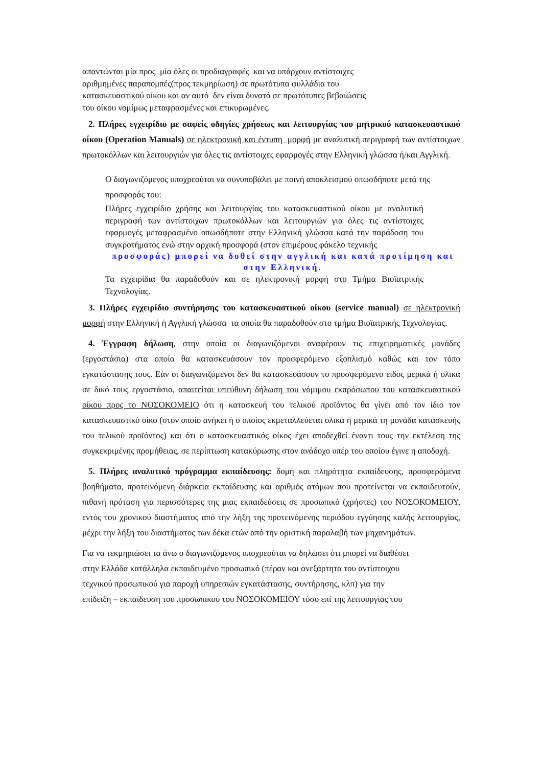απαντώνται μία προς μία όλες οι προδιαγραφές και να υπάρχουν αντίστοιχες
αριθμημένες παραπομπές(προς τεκμηρίωση) σε πρωτότυπα φυλλάδια του
κατασκευαστικού οίκου και αν αυτό δεν είναι δυνατό σε πρωτότυπες βεβαιώσεις
του οίκου νομίμως μεταφρασμένες και επικυρωμένες.
2. Πλήρες εγχειρίδιο με σαφείς οδηγίες χρήσεως και λειτουργίας του μητρικού κατασκευαστικού οίκου (Operation Manuals) σε ηλεκτρονική και έντυπη μορφή με αναλυτική περιγραφή των αντίστοιχων πρωτοκόλλων και λειτουργιών για όλες τις αντίστοιχες εφαρμογές στην Ελληνική γλώσσα ή/και Αγγλική.
Ο διαγωνιζόμενος υποχρεούται να συνυποβάλει με ποινή αποκλεισμού οπωσδήποτε μετά της προσφοράς του:
Πλήρες εγχειρίδιο χρήσης και λειτουργίας του κατασκευαστικού οίκου με αναλυτική περιγραφή των αντίστοιχων πρωτοκόλλων και λειτουργιών για όλες τις αντίστοιχες εφαρμογές μεταφρασμένο οπωσδήποτε στην Ελληνική γλώσσα κατά την παράδοση του συγκροτήματος ενώ στην αρχική προσφορά (στον επιμέρους φάκελο τεχνικής
προσφοράς) μπορεί να δοθεί στην αγγλική και κατά προτίμηση και στην Ελληνική.
Τα εγχειρίδια θα παραδοθούν και σε ηλεκτρονική μορφή στο Τμήμα Βιοϊατρικής Τεχνολογίας.
3. Πλήρες εγχειρίδιο συντήρησης του κατασκευαστικού οίκου (service manual) σε ηλεκτρονική μορφή στην Ελληνική ή Αγγλική γλώσσα τα οποία θα παραδοθούν στο τμήμα Βιοϊατρικής Τεχνολογίας.
4. Έγγραφη δήλωση, στην οποία οι διαγωνιζόμενοι αναφέρουν τις επιχειρηματικές μονάδες (εργοστάσια) στα οποία θα κατασκευάσουν τον προσφερόμενο εξοπλισμό καθώς και τον τόπο εγκατάστασης τους. Εάν οι διαγωνιζόμενοι δεν θα κατασκευάσουν το προσφερόμενο είδος μερικά ή ολικά σε δικό τους εργοστάσιο, απαιτείται υπεύθυνη δήλωση του νόμιμου εκπρόσωπου του κατασκευαστικού οίκου προς το ΝΟΣΟΚΟΜΕΙΟ ότι η κατασκευή του τελικού προϊόντος θα γίνει από τον ίδιο τον κατασκευαστικό οίκο (στον οποίο ανήκει ή ο οποίος εκμεταλλεύεται ολικά ή μερικά τη μονάδα κατασκευής του τελικού προϊόντος) και ότι ο κατασκευαστικός οίκος έχει αποδεχθεί έναντι τους την εκτέλεση της συγκεκριμένης προμήθειας, σε περίπτωση κατακύρωσης στον ανάδοχο υπέρ του οποίου έγινε η αποδοχή.
5. Πλήρες αναλυτικό πρόγραμμα εκπαίδευσης: δομή και πληρότητα εκπαίδευσης, προσφερόμενα βοηθήματα, προτεινόμενη διάρκεια εκπαίδευσης και αριθμός ατόμων που προτείνεται να εκπαιδευτούν, πιθανή πρόταση για περισσότερες της μιας εκπαιδεύσεις σε προσωπικό (χρήστες) του ΝΟΣΟΚΟΜΕΙΟΥ, εντός του χρονικού διαστήματος από την λήξη της προτεινόμενης περιόδου εγγύησης καλής λειτουργίας, μέχρι την λήξη του διαστήματος των δέκα ετών από την οριστική παραλαβή των μηχανημάτων.
Για να τεκμηριώσει τα άνω ο διαγωνιζόμενος υποχρεούται να δηλώσει ότι μπορεί να διαθέσει
στην Ελλάδα κατάλληλα εκπαιδευμένο προσωπικό (πέραν και ανεξάρτητα του αντίστοιχου
τεχνικού προσωπικού για παροχή υπηρεσιών εγκατάστασης, συντήρησης, κλπ) για την
επίδειξη – εκπαίδευση του προσωπικού του ΝΟΣΟΚΟΜΕΙΟΥ τόσο επί της λειτουργίας του